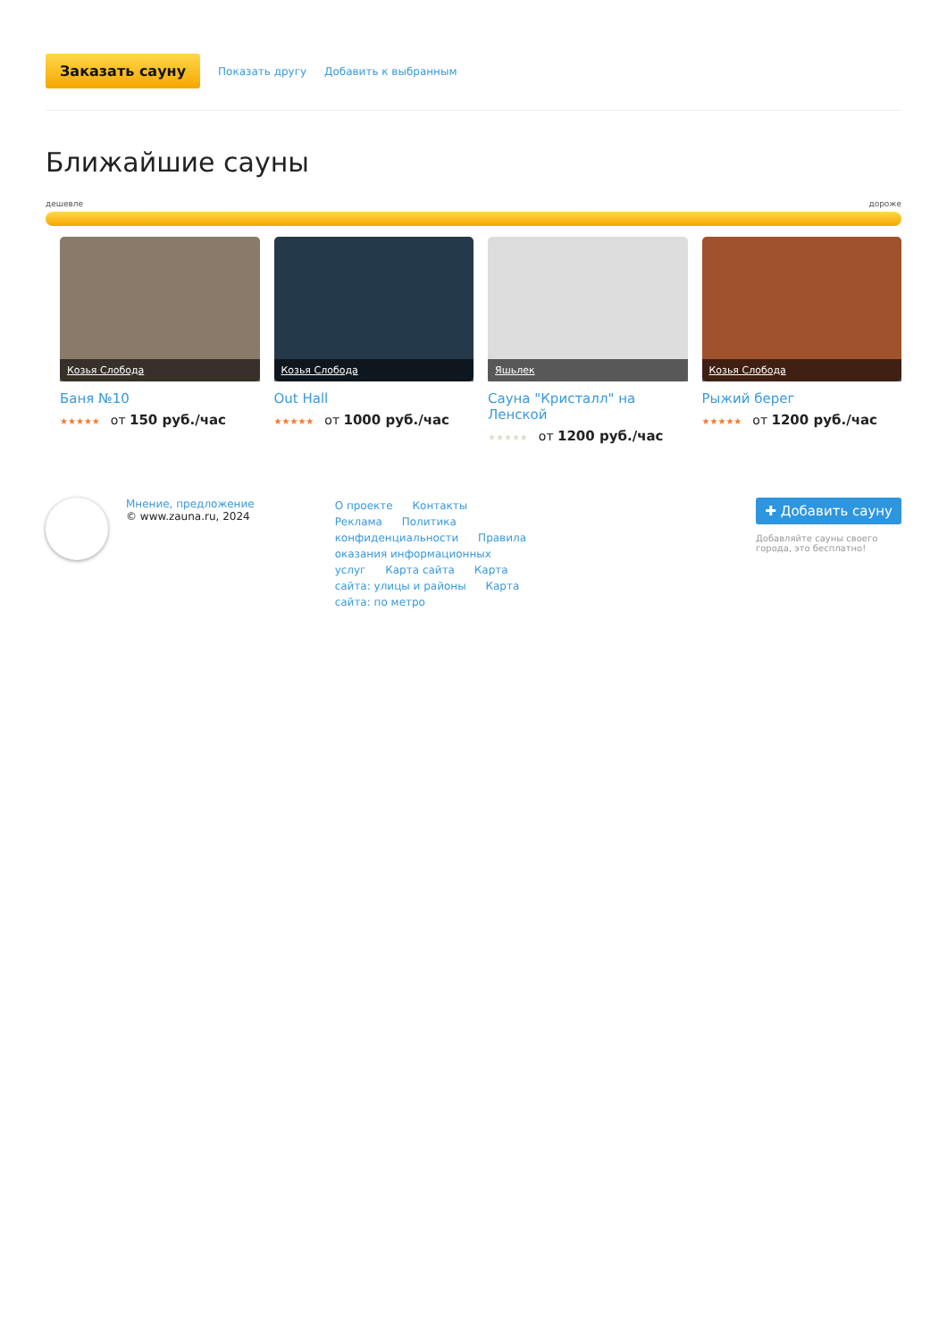Заказать сауну Показать другу Добавить к выбранным
Ближайшие сауны
дешевле дороже
Козья Слобода
Баня №10
★★★★★ от 150 руб./час
Козья Слобода
Out Hall
★★★★★ от 1000 руб./час
Яшьлек
Сауна "Кристалл" на Ленской
★★★★★ от 1200 руб./час
Козья Слобода
Рыжий берег
★★★★★ от 1200 руб./час
Мнение, предложение
© www.zauna.ru, 2024
О проекте Контакты Реклама Политика конфиденциальности Правила оказания информационных услуг Карта сайта Карта сайта: улицы и районы Карта сайта: по метро
✚ Добавить сауну
Добавляйте сауны своего города, это бесплатно!